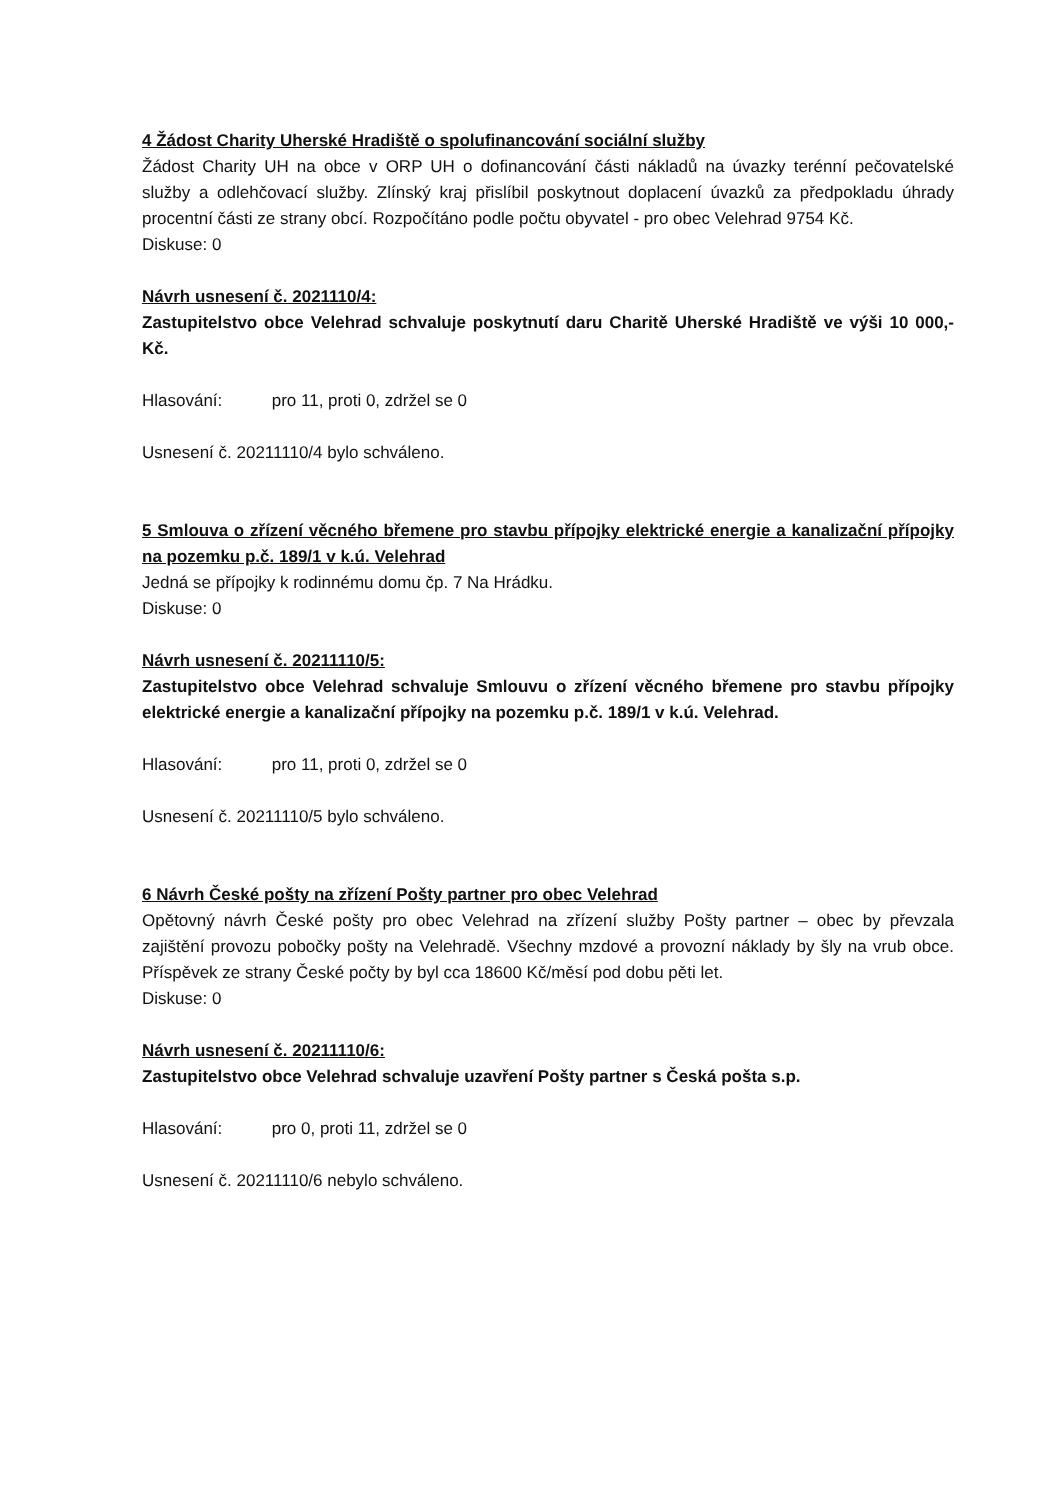4 Žádost Charity Uherské Hradiště o spolufinancování sociální služby
Žádost Charity UH na obce v ORP UH o dofinancování části nákladů na úvazky terénní pečovatelské služby a odlehčovací služby. Zlínský kraj přislíbil poskytnout doplacení úvazků za předpokladu úhrady procentní části ze strany obcí. Rozpočítáno podle počtu obyvatel - pro obec Velehrad 9754 Kč.
Diskuse: 0
Návrh usnesení č. 2021110/4:
Zastupitelstvo obce Velehrad schvaluje poskytnutí daru Charitě Uherské Hradiště ve výši 10 000,- Kč.
Hlasování: pro 11, proti 0, zdržel se 0
Usnesení č. 20211110/4 bylo schváleno.
5 Smlouva o zřízení věcného břemene pro stavbu přípojky elektrické energie a kanalizační přípojky na pozemku p.č. 189/1 v k.ú. Velehrad
Jedná se přípojky k rodinnému domu čp. 7 Na Hrádku.
Diskuse: 0
Návrh usnesení č. 20211110/5:
Zastupitelstvo obce Velehrad schvaluje Smlouvu o zřízení věcného břemene pro stavbu přípojky elektrické energie a kanalizační přípojky na pozemku p.č. 189/1 v k.ú. Velehrad.
Hlasování: pro 11, proti 0, zdržel se 0
Usnesení č. 20211110/5 bylo schváleno.
6 Návrh České pošty na zřízení Pošty partner pro obec Velehrad
Opětovný návrh České pošty pro obec Velehrad na zřízení služby Pošty partner – obec by převzala zajištění provozu pobočky pošty na Velehradě. Všechny mzdové a provozní náklady by šly na vrub obce. Příspěvek ze strany České počty by byl cca 18600 Kč/měsí pod dobu pěti let.
Diskuse: 0
Návrh usnesení č. 20211110/6:
Zastupitelstvo obce Velehrad schvaluje uzavření Pošty partner s Česká pošta s.p.
Hlasování: pro 0, proti 11, zdržel se 0
Usnesení č. 20211110/6 nebylo schváleno.